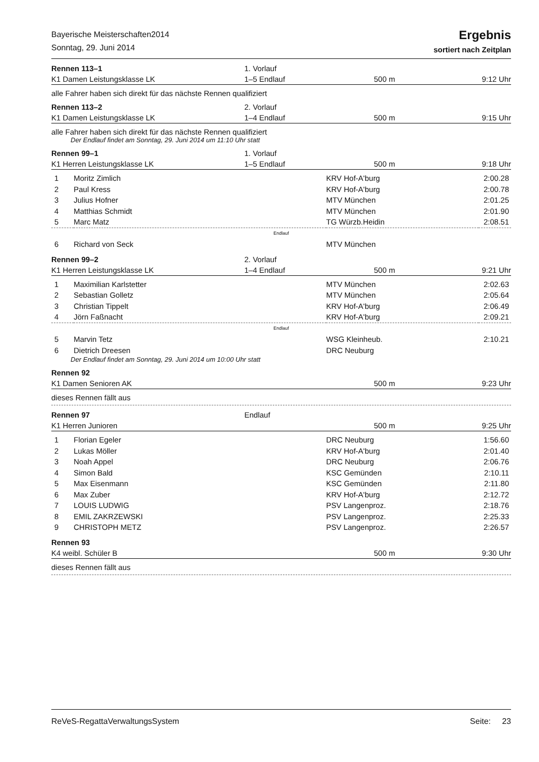Bayerische Meisterschaften2014
Sonntag, 29. Juni 2014
Ergebnis
sortiert nach Zeitplan
Rennen 113–1
1. Vorlauf
K1 Damen Leistungsklasse LK
1–5 Endlauf
500 m
9:12 Uhr
alle Fahrer haben sich direkt für das nächste Rennen qualifiziert
Rennen 113–2
2. Vorlauf
K1 Damen Leistungsklasse LK
1–4 Endlauf
500 m
9:15 Uhr
alle Fahrer haben sich direkt für das nächste Rennen qualifiziert
Der Endlauf findet am Sonntag, 29. Juni 2014 um 11:10 Uhr statt
Rennen 99–1
1. Vorlauf
K1 Herren Leistungsklasse LK
1–5 Endlauf
500 m
9:18 Uhr
| 1 | Moritz Zimlich | KRV Hof-A'burg | 2:00.28 |
| 2 | Paul Kress | KRV Hof-A'burg | 2:00.78 |
| 3 | Julius Hofner | MTV München | 2:01.25 |
| 4 | Matthias Schmidt | MTV München | 2:01.90 |
| 5 | Marc Matz | TG Würzb.Heidin | 2:08.51 |
| Endlauf | | | |
| 6 | Richard von Seck | MTV München | |
Rennen 99–2
2. Vorlauf
K1 Herren Leistungsklasse LK
1–4 Endlauf
500 m
9:21 Uhr
| 1 | Maximilian Karlstetter | MTV München | 2:02.63 |
| 2 | Sebastian Golletz | MTV München | 2:05.64 |
| 3 | Christian Tippelt | KRV Hof-A'burg | 2:06.49 |
| 4 | Jörn Faßnacht | KRV Hof-A'burg | 2:09.21 |
| Endlauf | | | |
| 5 | Marvin Tetz | WSG Kleinheub. | 2:10.21 |
| 6 | Dietrich Dreesen | DRC Neuburg | |
Der Endlauf findet am Sonntag, 29. Juni 2014 um 10:00 Uhr statt
Rennen 92
K1 Damen Senioren AK
500 m
9:23 Uhr
dieses Rennen fällt aus
Rennen 97
Endlauf
K1 Herren Junioren
500 m
9:25 Uhr
| 1 | Florian Egeler | DRC Neuburg | 1:56.60 |
| 2 | Lukas Möller | KRV Hof-A'burg | 2:01.40 |
| 3 | Noah Appel | DRC Neuburg | 2:06.76 |
| 4 | Simon Bald | KSC Gemünden | 2:10.11 |
| 5 | Max Eisenmann | KSC Gemünden | 2:11.80 |
| 6 | Max Zuber | KRV Hof-A'burg | 2:12.72 |
| 7 | LOUIS LUDWIG | PSV Langenproz. | 2:18.76 |
| 8 | EMIL ZAKRZEWSKI | PSV Langenproz. | 2:25.33 |
| 9 | CHRISTOPH METZ | PSV Langenproz. | 2:26.57 |
Rennen 93
K4 weibl. Schüler B
500 m
9:30 Uhr
dieses Rennen fällt aus
ReVeS-RegattaVerwaltungsSystem Seite: 23